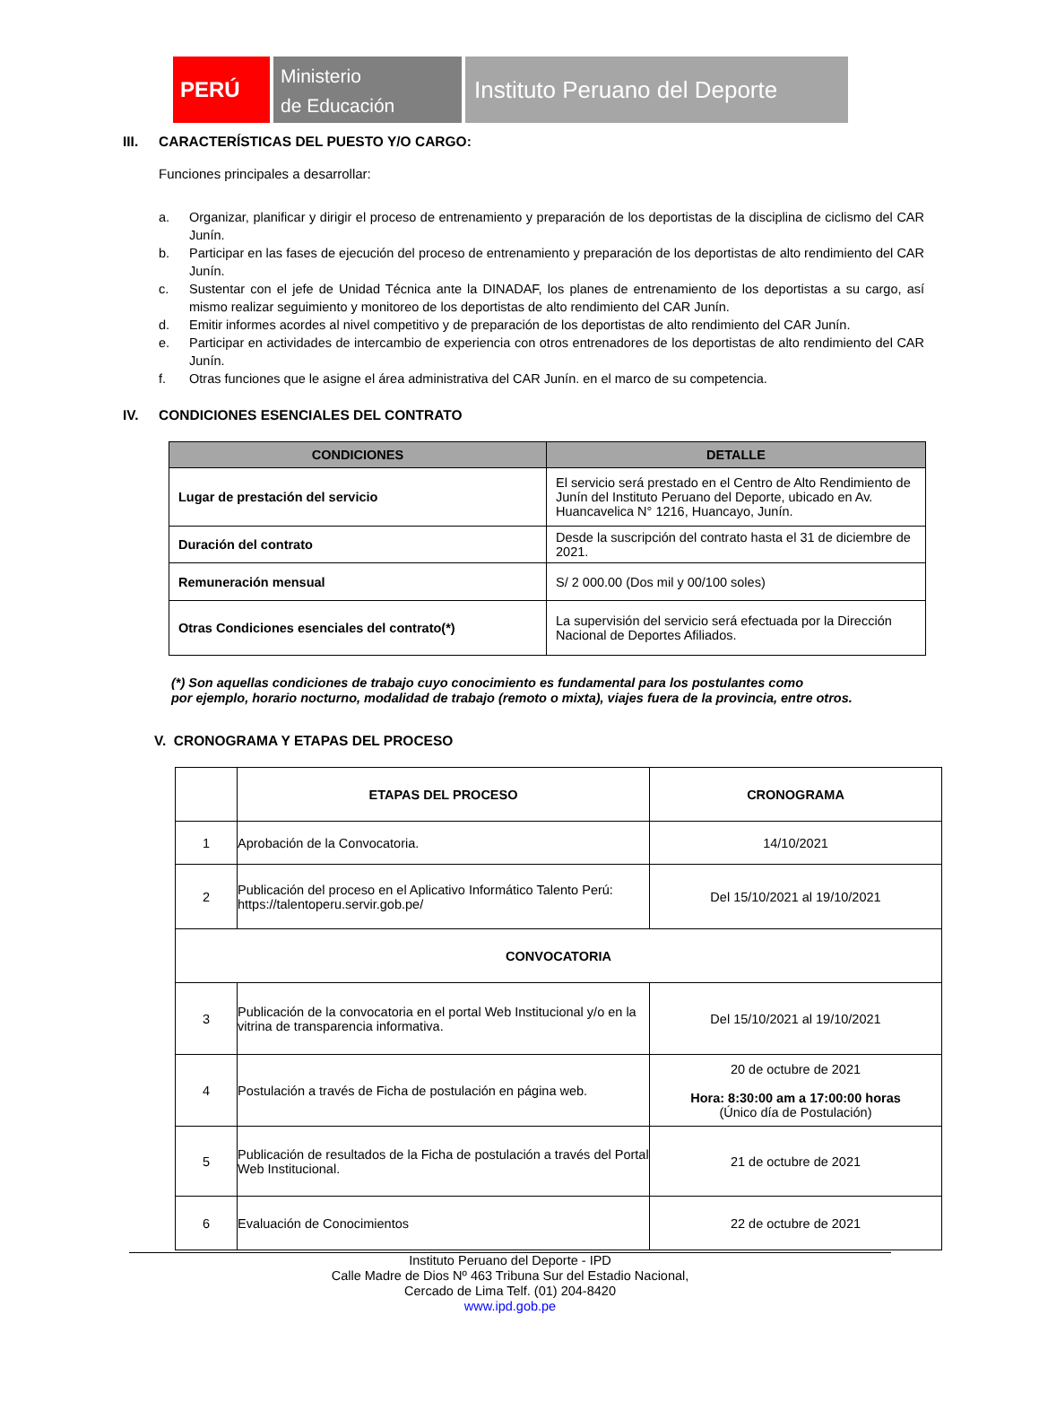PERÚ
Ministerio
de Educación
Instituto Peruano del Deporte
III. CARACTERÍSTICAS DEL PUESTO Y/O CARGO:
Funciones principales a desarrollar:
a. Organizar, planificar y dirigir el proceso de entrenamiento y preparación de los deportistas de la disciplina de ciclismo del CAR Junín.
b. Participar en las fases de ejecución del proceso de entrenamiento y preparación de los deportistas de alto rendimiento del CAR Junín.
c. Sustentar con el jefe de Unidad Técnica ante la DINADAF, los planes de entrenamiento de los deportistas a su cargo, así mismo realizar seguimiento y monitoreo de los deportistas de alto rendimiento del CAR Junín.
d. Emitir informes acordes al nivel competitivo y de preparación de los deportistas de alto rendimiento del CAR Junín.
e. Participar en actividades de intercambio de experiencia con otros entrenadores de los deportistas de alto rendimiento del CAR Junín.
f. Otras funciones que le asigne el área administrativa del CAR Junín. en el marco de su competencia.
IV. CONDICIONES ESENCIALES DEL CONTRATO
| CONDICIONES | DETALLE |
| --- | --- |
| Lugar de prestación del servicio | El servicio será prestado en el Centro de Alto Rendimiento de Junín del Instituto Peruano del Deporte, ubicado en Av. Huancavelica N° 1216, Huancayo, Junín. |
| Duración del contrato | Desde la suscripción del contrato hasta el 31 de diciembre de 2021. |
| Remuneración mensual | S/ 2 000.00 (Dos mil y 00/100 soles) |
| Otras Condiciones esenciales del contrato(*) | La supervisión del servicio será efectuada por la Dirección Nacional de Deportes Afiliados. |
(*) Son aquellas condiciones de trabajo cuyo conocimiento es fundamental para los postulantes como
por ejemplo, horario nocturno, modalidad de trabajo (remoto o mixta), viajes fuera de la provincia, entre otros.
V. CRONOGRAMA Y ETAPAS DEL PROCESO
| | ETAPAS DEL PROCESO | CRONOGRAMA |
| 1 | Aprobación de la Convocatoria. | 14/10/2021 |
| 2 | Publicación del proceso en el Aplicativo Informático Talento Perú: https://talentoperu.servir.gob.pe/ | Del 15/10/2021 al 19/10/2021 |
| CONVOCATORIA | | |
| 3 | Publicación de la convocatoria en el portal Web Institucional y/o en la vitrina de transparencia informativa. | Del 15/10/2021 al 19/10/2021 |
| 4 | Postulación a través de Ficha de postulación en página web. | 20 de octubre de 2021 Hora: 8:30:00 am a 17:00:00 horas (Único día de Postulación) |
| 5 | Publicación de resultados de la Ficha de postulación a través del Portal Web Institucional. | 21 de octubre de 2021 |
| 6 | Evaluación de Conocimientos | 22 de octubre de 2021 |
Instituto Peruano del Deporte - IPD
Calle Madre de Dios Nº 463 Tribuna Sur del Estadio Nacional,
Cercado de Lima Telf. (01) 204-8420
www.ipd.gob.pe